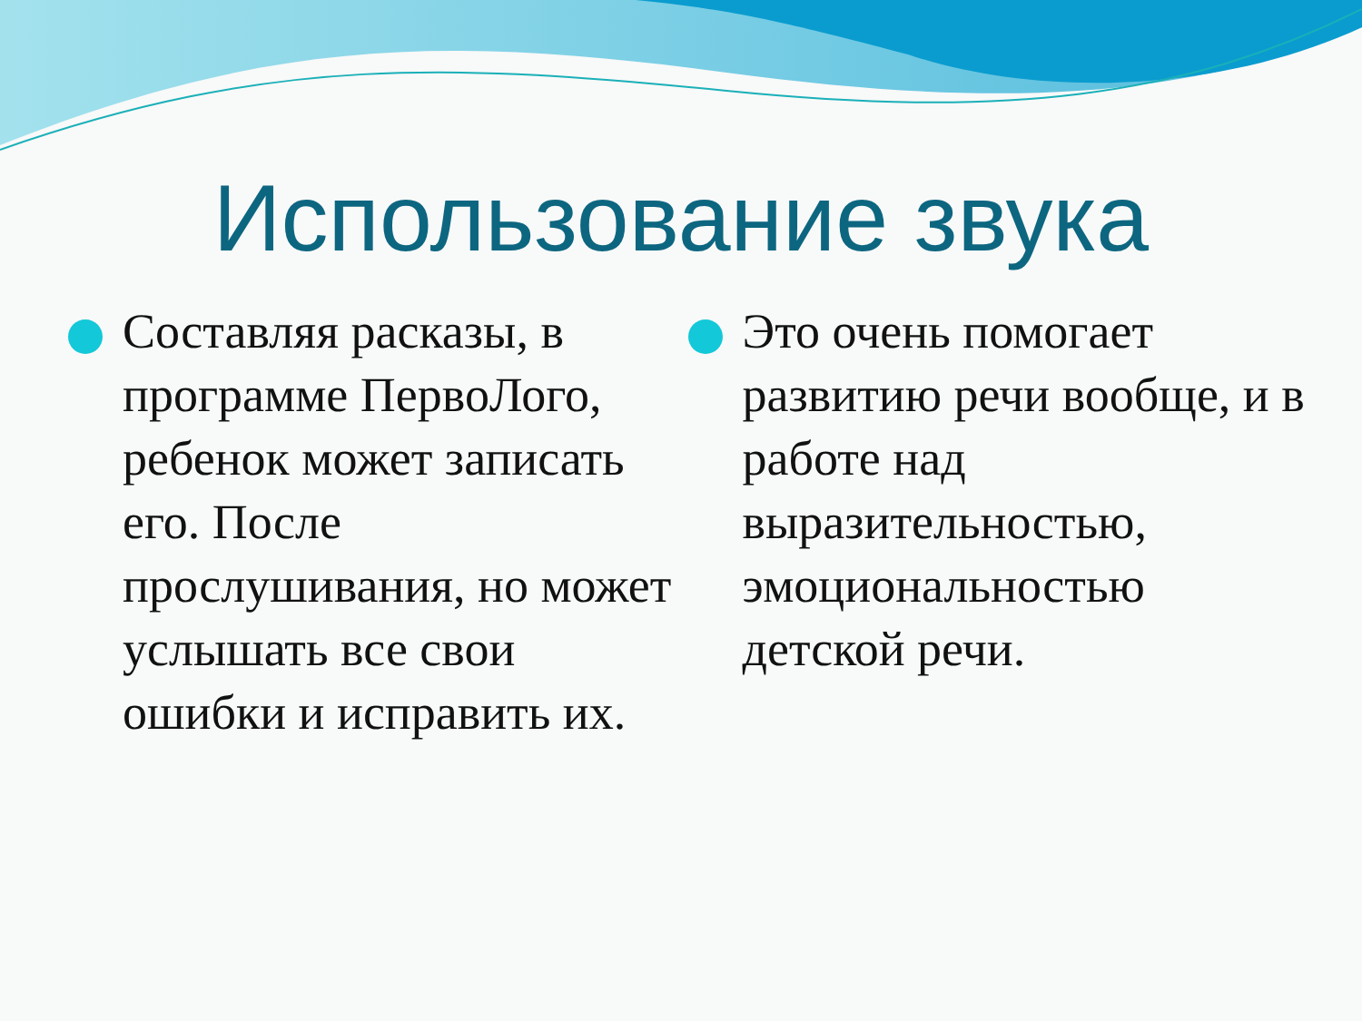Использование звука
Составляя расказы, в программе ПервоЛого, ребенок может записать его. После прослушивания, но может услышать все свои ошибки и исправить их.
Это очень помогает развитию речи вообще, и в работе над выразительностью, эмоциональностью детской речи.